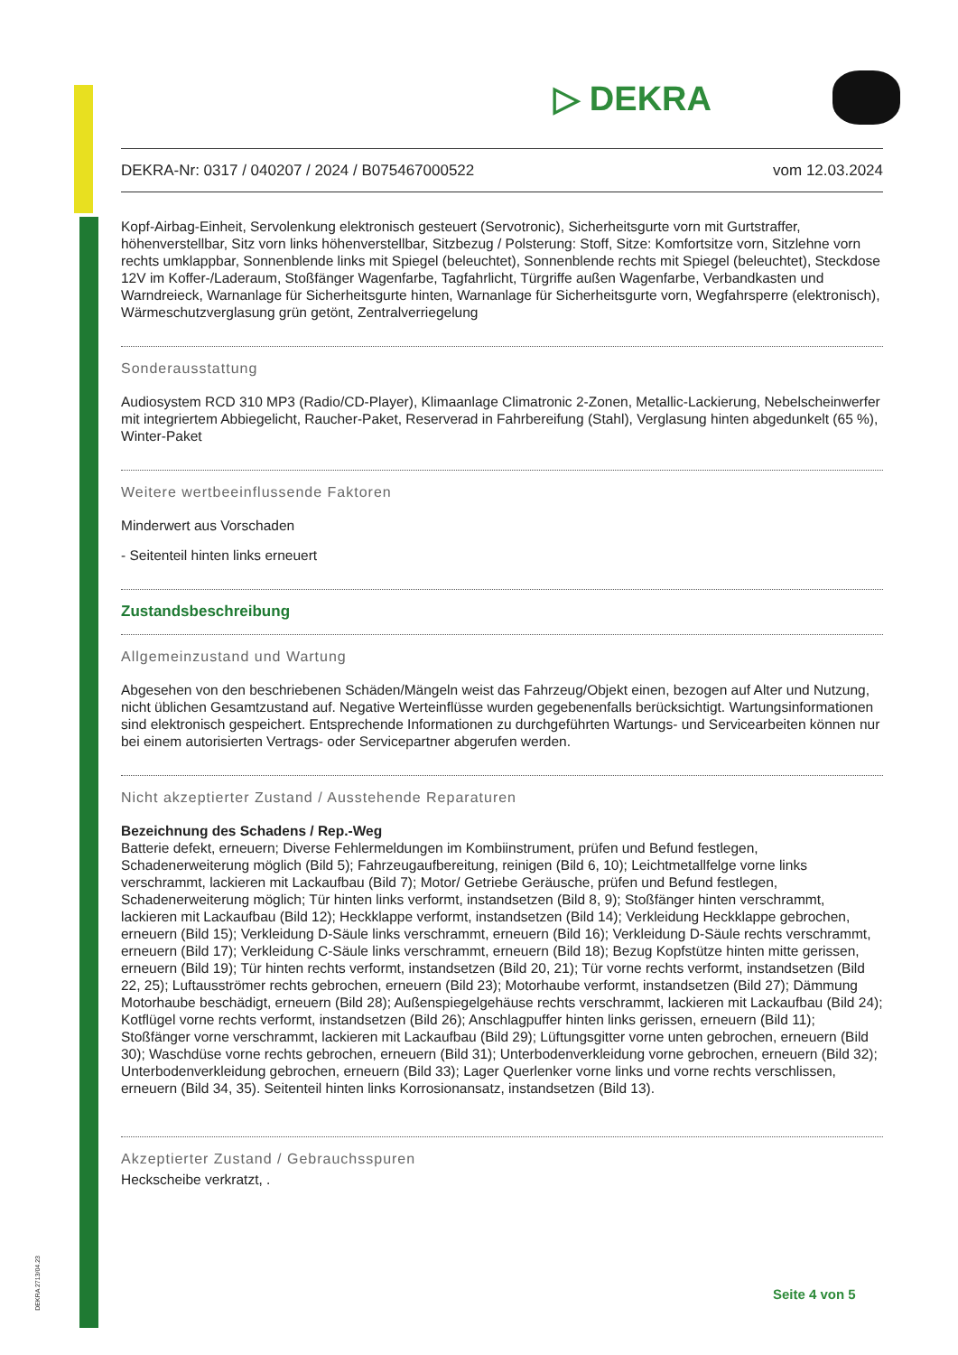▷ DEKRA
DEKRA-Nr: 0317 / 040207 / 2024 / B075467000522 vom 12.03.2024
Kopf-Airbag-Einheit, Servolenkung elektronisch gesteuert (Servotronic), Sicherheitsgurte vorn mit Gurtstraffer, höhenverstellbar, Sitz vorn links höhenverstellbar, Sitzbezug / Polsterung: Stoff, Sitze: Komfortsitze vorn, Sitzlehne vorn rechts umklappbar, Sonnenblende links mit Spiegel (beleuchtet), Sonnenblende rechts mit Spiegel (beleuchtet), Steckdose 12V im Koffer-/Laderaum, Stoßfänger Wagenfarbe, Tagfahrlicht, Türgriffe außen Wagenfarbe, Verbandkasten und Warndreieck, Warnanlage für Sicherheitsgurte hinten, Warnanlage für Sicherheitsgurte vorn, Wegfahrsperre (elektronisch), Wärmeschutzverglasung grün getönt, Zentralverriegelung
Sonderausstattung
Audiosystem RCD 310 MP3 (Radio/CD-Player), Klimaanlage Climatronic 2-Zonen, Metallic-Lackierung, Nebelscheinwerfer mit integriertem Abbiegelicht, Raucher-Paket, Reserverad in Fahrbereifung (Stahl), Verglasung hinten abgedunkelt (65 %), Winter-Paket
Weitere wertbeeinflussende Faktoren
Minderwert aus Vorschaden
- Seitenteil hinten links erneuert
Zustandsbeschreibung
Allgemeinzustand und Wartung
Abgesehen von den beschriebenen Schäden/Mängeln weist das Fahrzeug/Objekt einen, bezogen auf Alter und Nutzung, nicht üblichen Gesamtzustand auf. Negative Werteinflüsse wurden gegebenenfalls berücksichtigt. Wartungsinformationen sind elektronisch gespeichert. Entsprechende Informationen zu durchgeführten Wartungs- und Servicearbeiten können nur bei einem autorisierten Vertrags- oder Servicepartner abgerufen werden.
Nicht akzeptierter Zustand / Ausstehende Reparaturen
Bezeichnung des Schadens / Rep.-Weg
Batterie defekt, erneuern; Diverse Fehlermeldungen im Kombiinstrument, prüfen und Befund festlegen, Schadenerweiterung möglich (Bild 5); Fahrzeugaufbereitung, reinigen (Bild 6, 10); Leichtmetallfelge vorne links verschrammt, lackieren mit Lackaufbau (Bild 7); Motor/ Getriebe Geräusche, prüfen und Befund festlegen, Schadenerweiterung möglich; Tür hinten links verformt, instandsetzen (Bild 8, 9); Stoßfänger hinten verschrammt, lackieren mit Lackaufbau (Bild 12); Heckklappe verformt, instandsetzen (Bild 14); Verkleidung Heckklappe gebrochen, erneuern (Bild 15); Verkleidung D-Säule links verschrammt, erneuern (Bild 16); Verkleidung D-Säule rechts verschrammt, erneuern (Bild 17); Verkleidung C-Säule links verschrammt, erneuern (Bild 18); Bezug Kopfstütze hinten mitte gerissen, erneuern (Bild 19); Tür hinten rechts verformt, instandsetzen (Bild 20, 21); Tür vorne rechts verformt, instandsetzen (Bild 22, 25); Luftausströmer rechts gebrochen, erneuern (Bild 23); Motorhaube verformt, instandsetzen (Bild 27); Dämmung Motorhaube beschädigt, erneuern (Bild 28); Außenspiegelgehäuse rechts verschrammt, lackieren mit Lackaufbau (Bild 24); Kotflügel vorne rechts verformt, instandsetzen (Bild 26); Anschlagpuffer hinten links gerissen, erneuern (Bild 11); Stoßfänger vorne verschrammt, lackieren mit Lackaufbau (Bild 29); Lüftungsgitter vorne unten gebrochen, erneuern (Bild 30); Waschdüse vorne rechts gebrochen, erneuern (Bild 31); Unterbodenverkleidung vorne gebrochen, erneuern (Bild 32); Unterbodenverkleidung gebrochen, erneuern (Bild 33); Lager Querlenker vorne links und vorne rechts verschlissen, erneuern (Bild 34, 35). Seitenteil hinten links Korrosionansatz, instandsetzen (Bild 13).
Akzeptierter Zustand / Gebrauchsspuren
Heckscheibe verkratzt, .
DEKRA 2713/04.23
Seite 4 von 5